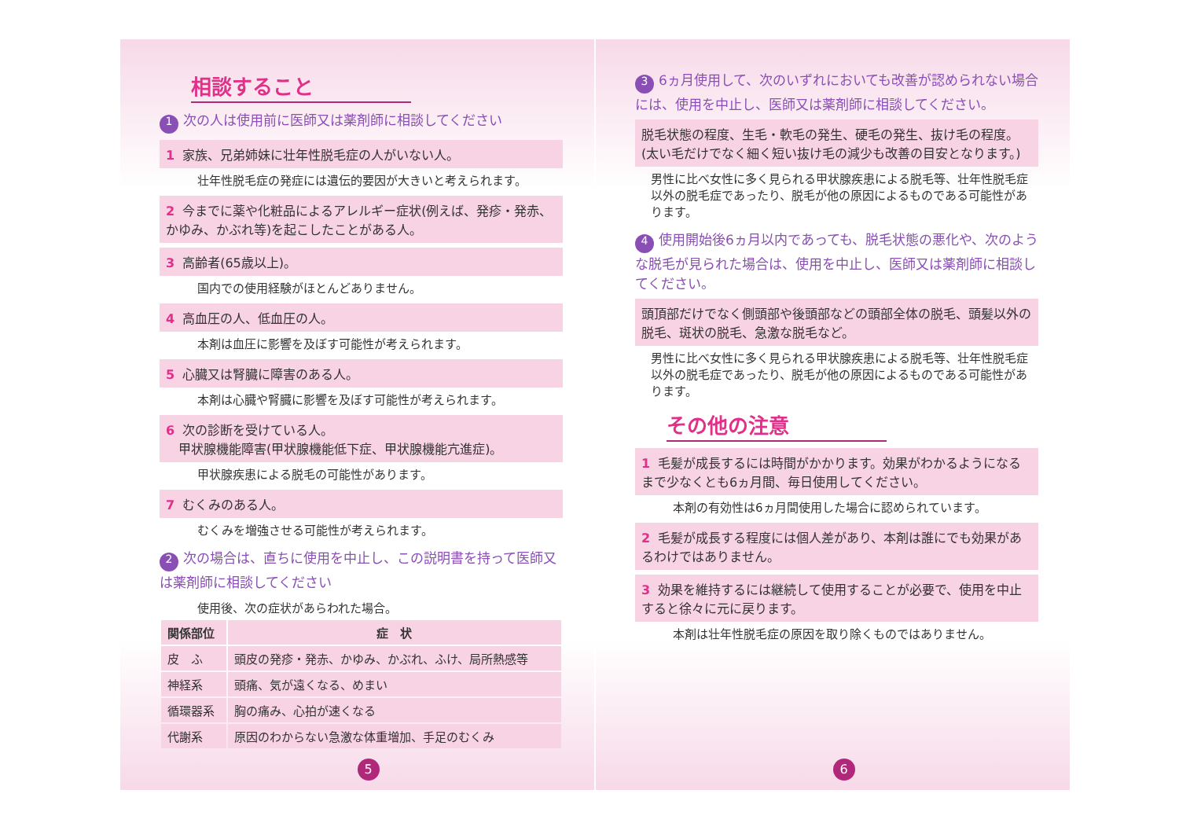相談すること
1 次の人は使用前に医師又は薬剤師に相談してください
1 家族、兄弟姉妹に壮年性脱毛症の人がいない人。
壮年性脱毛症の発症には遺伝的要因が大きいと考えられます。
2 今までに薬や化粧品によるアレルギー症状(例えば、発疹・発赤、かゆみ、かぶれ等)を起こしたことがある人。
3 高齢者(65歳以上)。
国内での使用経験がほとんどありません。
4 高血圧の人、低血圧の人。
本剤は血圧に影響を及ぼす可能性が考えられます。
5 心臓又は腎臓に障害のある人。
本剤は心臓や腎臓に影響を及ぼす可能性が考えられます。
6 次の診断を受けている人。
　甲状腺機能障害(甲状腺機能低下症、甲状腺機能亢進症)。
甲状腺疾患による脱毛の可能性があります。
7 むくみのある人。
むくみを増強させる可能性が考えられます。
2 次の場合は、直ちに使用を中止し、この説明書を持って医師又は薬剤師に相談してください
使用後、次の症状があらわれた場合。
| 関係部位 | 症 状 |
| --- | --- |
| 皮 ふ | 頭皮の発疹・発赤、かゆみ、かぶれ、ふけ、局所熱感等 |
| 神経系 | 頭痛、気が遠くなる、めまい |
| 循環器系 | 胸の痛み、心拍が速くなる |
| 代謝系 | 原因のわからない急激な体重増加、手足のむくみ |
5
3 6ヵ月使用して、次のいずれにおいても改善が認められない場合には、使用を中止し、医師又は薬剤師に相談してください。
脱毛状態の程度、生毛・軟毛の発生、硬毛の発生、抜け毛の程度。(太い毛だけでなく細く短い抜け毛の減少も改善の目安となります。)
男性に比べ女性に多く見られる甲状腺疾患による脱毛等、壮年性脱毛症以外の脱毛症であったり、脱毛が他の原因によるものである可能性があります。
4 使用開始後6ヵ月以内であっても、脱毛状態の悪化や、次のような脱毛が見られた場合は、使用を中止し、医師又は薬剤師に相談してください。
頭頂部だけでなく側頭部や後頭部などの頭部全体の脱毛、頭髪以外の脱毛、斑状の脱毛、急激な脱毛など。
男性に比べ女性に多く見られる甲状腺疾患による脱毛等、壮年性脱毛症以外の脱毛症であったり、脱毛が他の原因によるものである可能性があります。
その他の注意
1 毛髪が成長するには時間がかかります。効果がわかるようになるまで少なくとも6ヵ月間、毎日使用してください。
本剤の有効性は6ヵ月間使用した場合に認められています。
2 毛髪が成長する程度には個人差があり、本剤は誰にでも効果があるわけではありません。
3 効果を維持するには継続して使用することが必要で、使用を中止すると徐々に元に戻ります。
本剤は壮年性脱毛症の原因を取り除くものではありません。
6